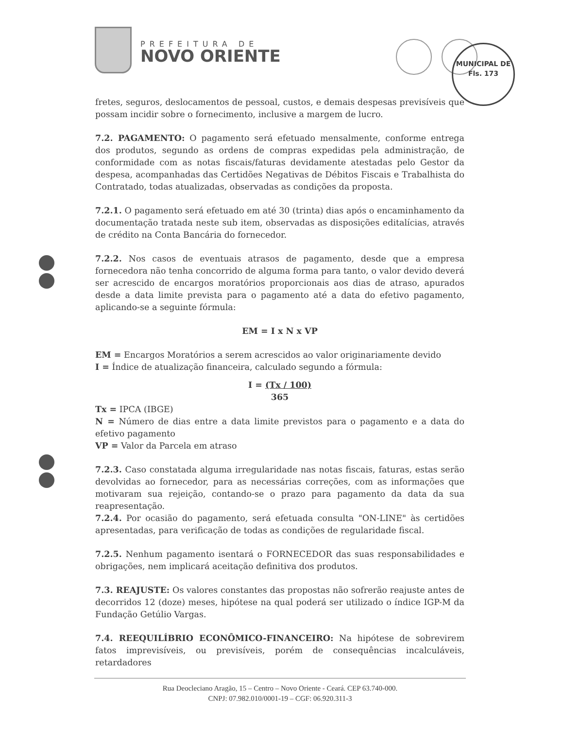PREFEITURA DE
NOVO ORIENTE
MUNICIPAL DE
Fls. 173
fretes, seguros, deslocamentos de pessoal, custos, e demais despesas previsíveis que possam incidir sobre o fornecimento, inclusive a margem de lucro.
7.2. PAGAMENTO: O pagamento será efetuado mensalmente, conforme entrega dos produtos, segundo as ordens de compras expedidas pela administração, de conformidade com as notas fiscais/faturas devidamente atestadas pelo Gestor da despesa, acompanhadas das Certidões Negativas de Débitos Fiscais e Trabalhista do Contratado, todas atualizadas, observadas as condições da proposta.
7.2.1. O pagamento será efetuado em até 30 (trinta) dias após o encaminhamento da documentação tratada neste sub item, observadas as disposições editalícias, através de crédito na Conta Bancária do fornecedor.
7.2.2. Nos casos de eventuais atrasos de pagamento, desde que a empresa fornecedora não tenha concorrido de alguma forma para tanto, o valor devido deverá ser acrescido de encargos moratórios proporcionais aos dias de atraso, apurados desde a data limite prevista para o pagamento até a data do efetivo pagamento, aplicando-se a seguinte fórmula:
EM = I x N x VP
EM = Encargos Moratórios a serem acrescidos ao valor originariamente devido
I = Índice de atualização financeira, calculado segundo a fórmula:
I = (Tx / 100)
365
Tx = IPCA (IBGE)
N = Número de dias entre a data limite previstos para o pagamento e a data do efetivo pagamento
VP = Valor da Parcela em atraso
7.2.3. Caso constatada alguma irregularidade nas notas fiscais, faturas, estas serão devolvidas ao fornecedor, para as necessárias correções, com as informações que motivaram sua rejeição, contando-se o prazo para pagamento da data da sua reapresentação.
7.2.4. Por ocasião do pagamento, será efetuada consulta "ON-LINE" às certidões apresentadas, para verificação de todas as condições de regularidade fiscal.
7.2.5. Nenhum pagamento isentará o FORNECEDOR das suas responsabilidades e obrigações, nem implicará aceitação definitiva dos produtos.
7.3. REAJUSTE: Os valores constantes das propostas não sofrerão reajuste antes de decorridos 12 (doze) meses, hipótese na qual poderá ser utilizado o índice IGP-M da Fundação Getúlio Vargas.
7.4. REEQUILÍBRIO ECONÔMICO-FINANCEIRO: Na hipótese de sobrevirem fatos imprevisíveis, ou previsíveis, porém de consequências incalculáveis, retardadores
Rua Deocleciano Aragão, 15 – Centro – Novo Oriente - Ceará. CEP 63.740-000.
CNPJ: 07.982.010/0001-19 – CGF: 06.920.311-3